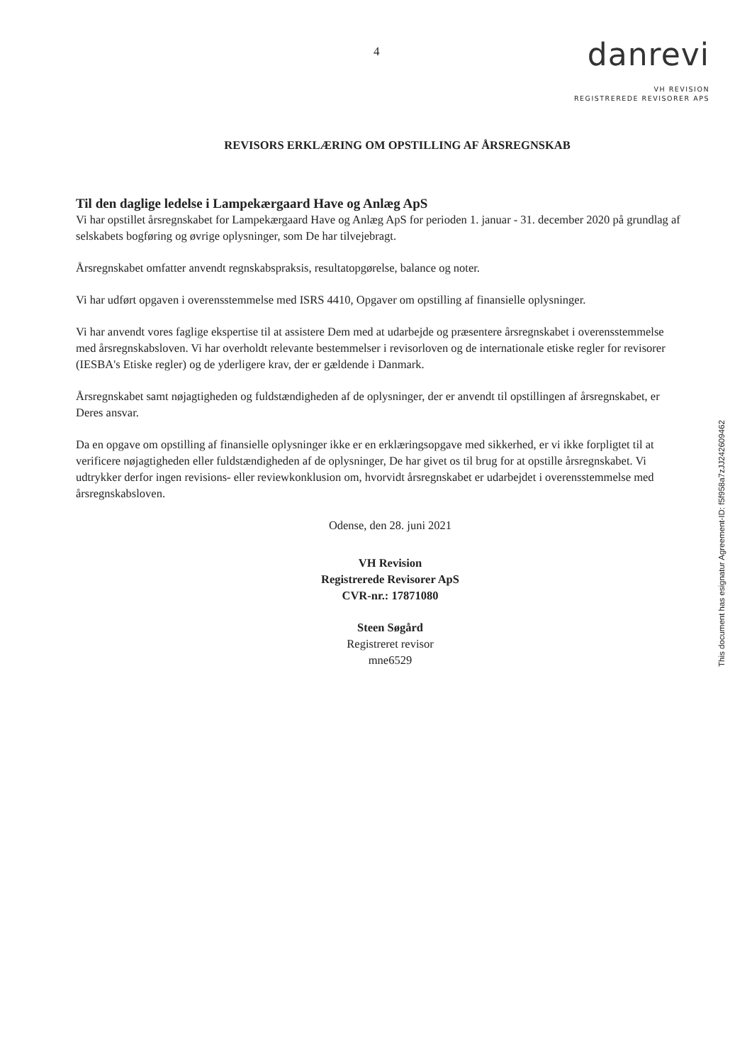4
danrevi
VH REVISION
REGISTREREDE REVISORER APS
REVISORS ERKLÆRING OM OPSTILLING AF ÅRSREGNSKAB
Til den daglige ledelse i Lampekærgaard Have og Anlæg ApS
Vi har opstillet årsregnskabet for Lampekærgaard Have og Anlæg ApS for perioden 1. januar - 31. december 2020 på grundlag af selskabets bogføring og øvrige oplysninger, som De har tilvejebragt.
Årsregnskabet omfatter anvendt regnskabspraksis, resultatopgørelse, balance og noter.
Vi har udført opgaven i overensstemmelse med ISRS 4410, Opgaver om opstilling af finansielle oplysninger.
Vi har anvendt vores faglige ekspertise til at assistere Dem med at udarbejde og præsentere årsregnskabet i overensstemmelse med årsregnskabsloven. Vi har overholdt relevante bestemmelser i revisorloven og de internationale etiske regler for revisorer (IESBA's Etiske regler) og de yderligere krav, der er gældende i Danmark.
Årsregnskabet samt nøjagtigheden og fuldstændigheden af de oplysninger, der er anvendt til opstillingen af årsregnskabet, er Deres ansvar.
Da en opgave om opstilling af finansielle oplysninger ikke er en erklæringsopgave med sikkerhed, er vi ikke forpligtet til at verificere nøjagtigheden eller fuldstændigheden af de oplysninger, De har givet os til brug for at opstille årsregnskabet. Vi udtrykker derfor ingen revisions- eller reviewkonklusion om, hvorvidt årsregnskabet er udarbejdet i overensstemmelse med årsregnskabsloven.
Odense, den 28. juni 2021
VH Revision
Registrerede Revisorer ApS
CVR-nr.: 17871080
Steen Søgård
Registreret revisor
mne6529
This document has esignatur Agreement-ID: f5f958a7zJJ242609462